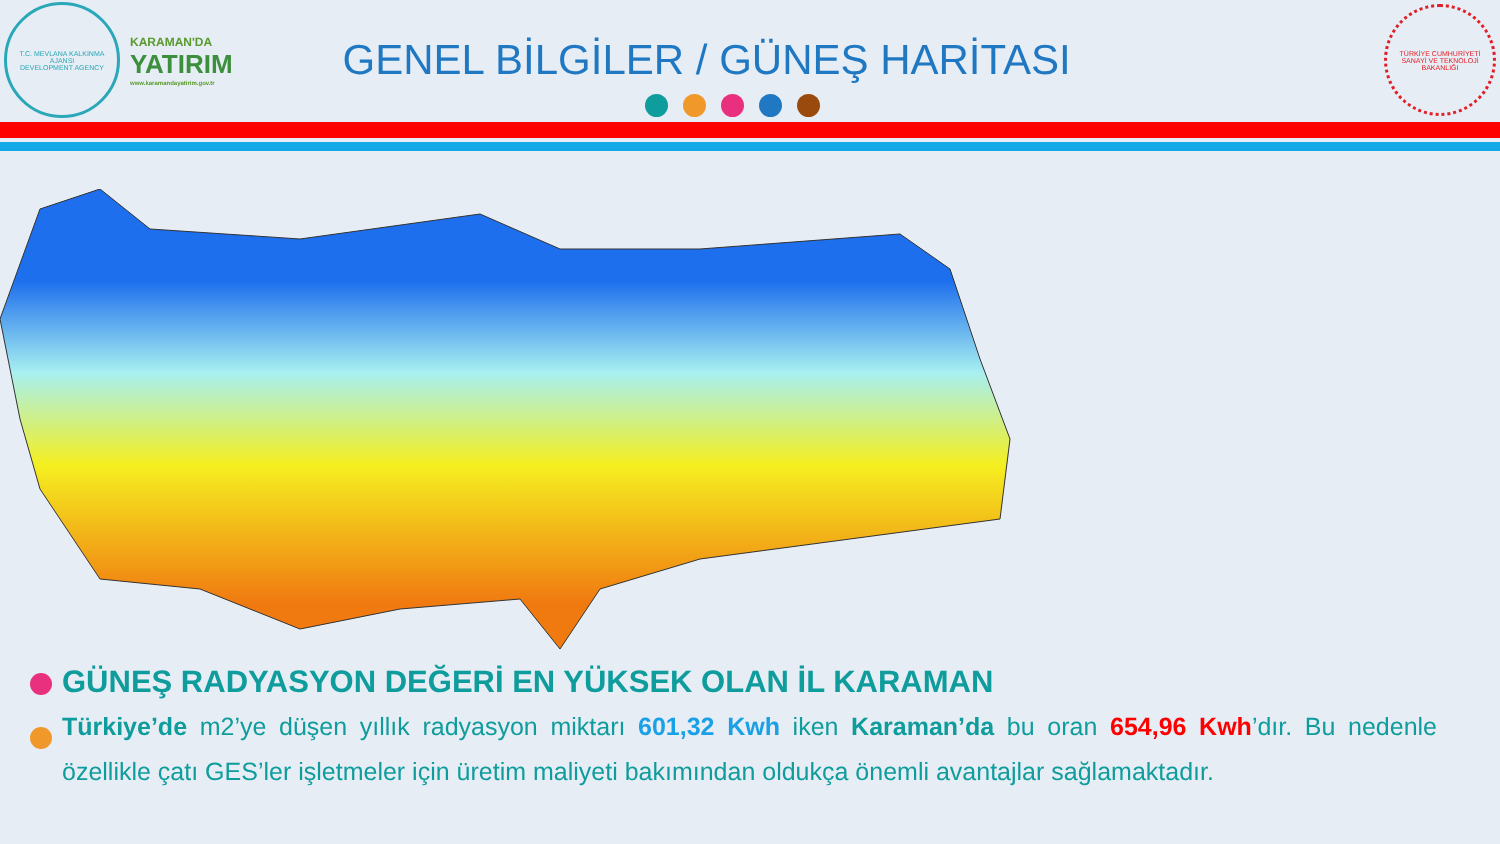T.C. MEVLANA KALKINMA AJANSI
DEVELOPMENT AGENCY
KARAMAN'DA
YATIRIM
www.karamandayatirim.gov.tr
GENEL BİLGİLER / GÜNEŞ HARİTASI
TÜRKİYE CUMHURİYETİ SANAYİ VE TEKNOLOJİ BAKANLIĞI
GÜNEŞ RADYASYON DEĞERİ EN YÜKSEK OLAN İL KARAMAN
Türkiye’de m2’ye düşen yıllık radyasyon miktarı 601,32 Kwh iken Karaman’da bu oran 654,96 Kwh’dır. Bu nedenle özellikle çatı GES’ler işletmeler için üretim maliyeti bakımından oldukça önemli avantajlar sağlamaktadır.